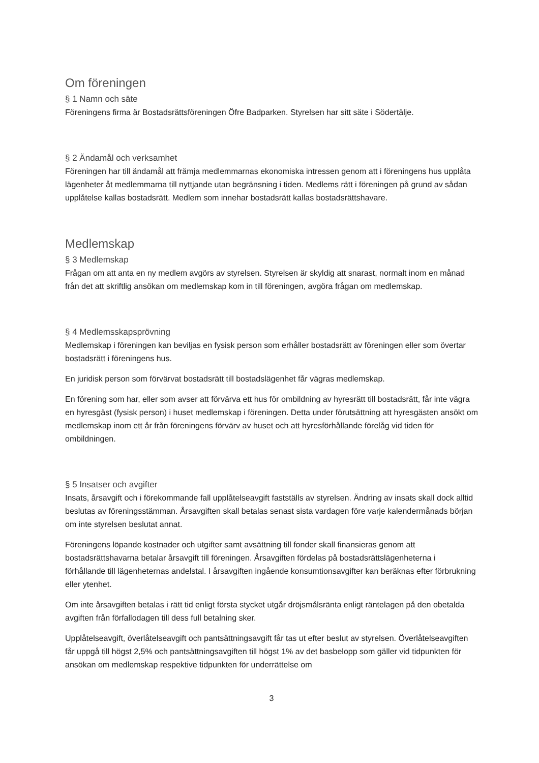Om föreningen
§ 1 Namn och säte
Föreningens firma är Bostadsrättsföreningen Öfre Badparken. Styrelsen har sitt säte i Södertälje.
§ 2 Ändamål och verksamhet
Föreningen har till ändamål att främja medlemmarnas ekonomiska intressen genom att i föreningens hus upplåta lägenheter åt medlemmarna till nyttjande utan begränsning i tiden. Medlems rätt i föreningen på grund av sådan upplåtelse kallas bostadsrätt. Medlem som innehar bostadsrätt kallas bostadsrättshavare.
Medlemskap
§ 3 Medlemskap
Frågan om att anta en ny medlem avgörs av styrelsen. Styrelsen är skyldig att snarast, normalt inom en månad från det att skriftlig ansökan om medlemskap kom in till föreningen, avgöra frågan om medlemskap.
§ 4 Medlemsskapsprövning
Medlemskap i föreningen kan beviljas en fysisk person som erhåller bostadsrätt av föreningen eller som övertar bostadsrätt i föreningens hus.
En juridisk person som förvärvat bostadsrätt till bostadslägenhet får vägras medlemskap.
En förening som har, eller som avser att förvärva ett hus för ombildning av hyresrätt till bostadsrätt, får inte vägra en hyresgäst (fysisk person) i huset medlemskap i föreningen. Detta under förutsättning att hyresgästen ansökt om medlemskap inom ett år från föreningens förvärv av huset och att hyresförhållande förelåg vid tiden för ombildningen.
§ 5 Insatser och avgifter
Insats, årsavgift och i förekommande fall upplåtelseavgift fastställs av styrelsen. Ändring av insats skall dock alltid beslutas av föreningsstämman. Årsavgiften skall betalas senast sista vardagen före varje kalendermånads början om inte styrelsen beslutat annat.
Föreningens löpande kostnader och utgifter samt avsättning till fonder skall finansieras genom att bostadsrättshavarna betalar årsavgift till föreningen. Årsavgiften fördelas på bostadsrättslägenheterna i förhållande till lägenheternas andelstal. I årsavgiften ingående konsumtionsavgifter kan beräknas efter förbrukning eller ytenhet.
Om inte årsavgiften betalas i rätt tid enligt första stycket utgår dröjsmålsränta enligt räntelagen på den obetalda avgiften från förfallodagen till dess full betalning sker.
Upplåtelseavgift, överlåtelseavgift och pantsättningsavgift får tas ut efter beslut av styrelsen. Överlåtelseavgiften får uppgå till högst 2,5% och pantsättningsavgiften till högst 1% av det basbelopp som gäller vid tidpunkten för ansökan om medlemskap respektive tidpunkten för underrättelse om
3